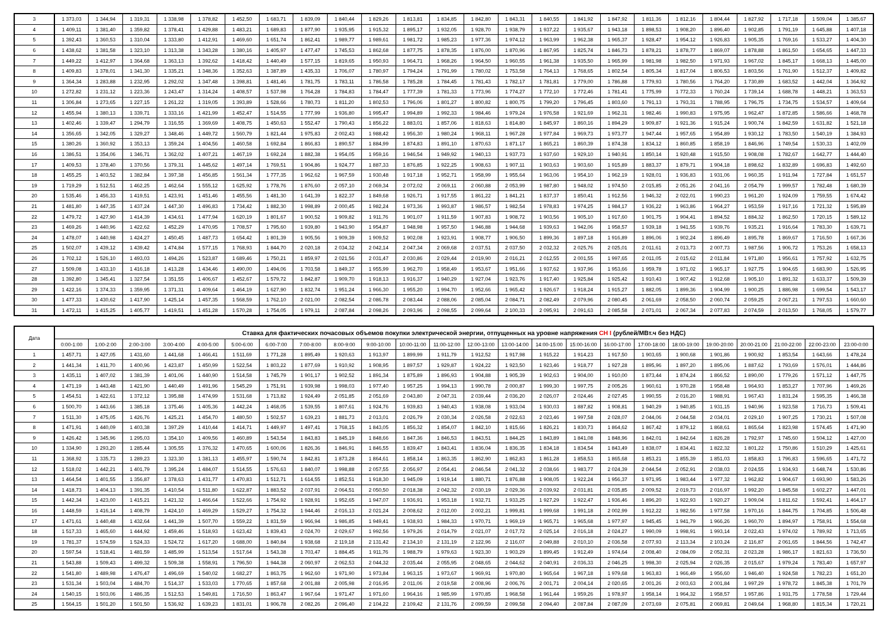| 3 | 1 373,03 | 1 344,94 | 1 319,31 | 1 338,98 | 1 378,82 | 1 452,50 | 1 683,71 | 1 839,09 | 1 840,44 | 1 829,26 | 1 813,81 | 1 834,85 | 1 842,80 | 1 843,31 | 1 840,55 | 1 841,92 | 1 847,92 | 1 811,36 | 1 812,16 | 1 804,44 | 1 827,92 | 1 717,18 | 1 509,04 | 1 385,67 |
| 4 | 1 409,11 | 1 381,40 | 1 359,82 | 1 378,41 | 1 429,88 | 1 483,21 | 1 689,83 | 1 877,90 | 1 935,95 | 1 915,32 | 1 895,17 | 1 932,05 | 1 928,70 | 1 938,79 | 1 937,22 | 1 935,67 | 1 943,18 | 1 898,53 | 1 908,20 | 1 896,40 | 1 902,85 | 1 791,19 | 1 645,88 | 1 407,18 |
| 5 | 1 392,43 | 1 360,53 | 1 310,04 | 1 333,80 | 1 412,91 | 1 469,60 | 1 651,74 | 1 862,41 | 1 989,77 | 1 989,61 | 1 981,72 | 1 985,23 | 1 977,36 | 1 974,12 | 1 963,99 | 1 962,38 | 1 965,37 | 1 928,47 | 1 954,12 | 1 926,83 | 1 905,35 | 1 769,16 | 1 533,27 | 1 404,30 |
| 6 | 1 438,62 | 1 381,58 | 1 323,10 | 1 313,38 | 1 343,28 | 1 380,16 | 1 405,97 | 1 477,47 | 1 745,53 | 1 862,68 | 1 877,75 | 1 878,35 | 1 876,00 | 1 870,96 | 1 867,95 | 1 825,74 | 1 846,73 | 1 878,21 | 1 878,77 | 1 869,07 | 1 878,88 | 1 861,50 | 1 654,65 | 1 447,33 |
| 7 | 1 449,22 | 1 412,97 | 1 364,68 | 1 363,13 | 1 392,62 | 1 418,42 | 1 440,49 | 1 577,15 | 1 819,65 | 1 950,93 | 1 964,71 | 1 968,26 | 1 964,50 | 1 960,55 | 1 961,38 | 1 935,50 | 1 965,99 | 1 981,98 | 1 982,50 | 1 971,93 | 1 967,02 | 1 845,17 | 1 668,13 | 1 445,00 |
| 8 | 1 409,83 | 1 378,01 | 1 341,30 | 1 335,21 | 1 348,36 | 1 352,63 | 1 387,89 | 1 435,33 | 1 706,07 | 1 780,97 | 1 794,24 | 1 791,99 | 1 780,02 | 1 753,58 | 1 764,13 | 1 768,65 | 1 802,54 | 1 805,34 | 1 817,04 | 1 806,53 | 1 803,56 | 1 761,90 | 1 512,37 | 1 409,82 |
| 9 | 1 364,34 | 1 283,88 | 1 232,95 | 1 292,02 | 1 347,48 | 1 398,81 | 1 481,46 | 1 781,75 | 1 783,11 | 1 786,58 | 1 785,28 | 1 784,45 | 1 781,43 | 1 782,17 | 1 781,81 | 1 779,00 | 1 786,88 | 1 779,93 | 1 780,56 | 1 764,20 | 1 730,89 | 1 683,52 | 1 442,04 | 1 364,92 |
| 10 | 1 272,82 | 1 231,12 | 1 223,36 | 1 243,47 | 1 314,24 | 1 408,57 | 1 537,98 | 1 764,28 | 1 784,83 | 1 784,47 | 1 777,39 | 1 781,33 | 1 773,96 | 1 774,27 | 1 772,10 | 1 772,46 | 1 781,41 | 1 775,99 | 1 772,33 | 1 760,24 | 1 739,14 | 1 688,78 | 1 448,21 | 1 363,53 |
| 11 | 1 306,84 | 1 273,65 | 1 227,15 | 1 261,22 | 1 319,05 | 1 393,89 | 1 528,66 | 1 780,73 | 1 811,20 | 1 802,53 | 1 796,06 | 1 801,27 | 1 800,82 | 1 800,75 | 1 799,20 | 1 796,45 | 1 803,60 | 1 791,13 | 1 793,31 | 1 788,95 | 1 796,75 | 1 734,75 | 1 534,57 | 1 409,64 |
| 12 | 1 455,94 | 1 380,13 | 1 339,71 | 1 333,16 | 1 421,99 | 1 452,47 | 1 514,55 | 1 777,99 | 1 936,80 | 1 995,47 | 1 994,89 | 1 992,33 | 1 984,46 | 1 979,24 | 1 976,58 | 1 921,69 | 1 962,31 | 1 982,46 | 1 990,83 | 1 975,95 | 1 962,47 | 1 872,85 | 1 586,66 | 1 468,78 |
| 13 | 1 402,46 | 1 339,47 | 1 294,79 | 1 316,55 | 1 369,69 | 1 408,75 | 1 450,63 | 1 552,47 | 1 790,43 | 1 856,22 | 1 883,01 | 1 857,06 | 1 818,63 | 1 814,80 | 1 845,97 | 1 860,16 | 1 894,29 | 1 909,87 | 1 921,36 | 1 915,24 | 1 900,74 | 1 842,59 | 1 631,82 | 1 521,18 |
| 14 | 1 356,65 | 1 342,05 | 1 329,27 | 1 348,46 | 1 449,72 | 1 560,79 | 1 821,44 | 1 975,83 | 2 002,43 | 1 988,42 | 1 956,30 | 1 980,24 | 1 968,11 | 1 967,28 | 1 977,84 | 1 969,73 | 1 973,77 | 1 947,44 | 1 957,65 | 1 954,89 | 1 930,12 | 1 783,50 | 1 540,19 | 1 384,93 |
| 15 | 1 380,26 | 1 360,92 | 1 353,13 | 1 359,24 | 1 404,56 | 1 460,58 | 1 692,84 | 1 866,83 | 1 890,57 | 1 884,99 | 1 874,83 | 1 891,10 | 1 870,63 | 1 871,17 | 1 865,21 | 1 860,39 | 1 874,38 | 1 834,12 | 1 860,85 | 1 858,19 | 1 846,96 | 1 749,54 | 1 530,33 | 1 402,09 |
| 16 | 1 386,51 | 1 354,06 | 1 346,71 | 1 362,02 | 1 407,21 | 1 467,19 | 1 692,24 | 1 882,38 | 1 954,05 | 1 959,16 | 1 946,54 | 1 949,92 | 1 940,13 | 1 937,73 | 1 937,60 | 1 929,10 | 1 940,91 | 1 850,14 | 1 920,48 | 1 915,50 | 1 908,08 | 1 782,67 | 1 642,77 | 1 444,40 |
| 17 | 1 409,53 | 1 378,40 | 1 370,56 | 1 379,31 | 1 445,62 | 1 497,14 | 1 769,51 | 1 904,86 | 1 924,77 | 1 887,33 | 1 876,85 | 1 922,25 | 1 908,63 | 1 907,11 | 1 903,63 | 1 903,60 | 1 915,89 | 1 883,37 | 1 879,71 | 1 904,18 | 1 898,62 | 1 832,89 | 1 696,83 | 1 492,60 |
| 18 | 1 455,25 | 1 403,52 | 1 382,84 | 1 397,38 | 1 456,85 | 1 561,34 | 1 777,35 | 1 962,62 | 1 967,59 | 1 930,48 | 1 917,18 | 1 952,71 | 1 958,99 | 1 955,64 | 1 963,06 | 1 954,10 | 1 962,19 | 1 928,01 | 1 936,83 | 1 931,06 | 1 960,35 | 1 911,94 | 1 727,84 | 1 651,57 |
| 19 | 1 719,29 | 1 512,51 | 1 462,25 | 1 462,64 | 1 555,12 | 1 625,92 | 1 778,76 | 1 876,60 | 2 057,10 | 2 069,34 | 2 072,02 | 2 069,11 | 2 060,88 | 2 053,99 | 1 987,80 | 1 948,02 | 1 974,50 | 2 015,85 | 2 051,26 | 2 041,16 | 2 054,79 | 1 999,57 | 1 782,48 | 1 680,39 |
| 20 | 1 535,46 | 1 456,33 | 1 419,51 | 1 423,91 | 1 451,46 | 1 455,56 | 1 481,30 | 1 641,39 | 1 822,37 | 1 849,68 | 1 926,71 | 1 917,55 | 1 861,22 | 1 841,21 | 1 837,37 | 1 850,41 | 1 912,56 | 1 946,32 | 2 022,01 | 1 990,23 | 1 961,20 | 1 924,09 | 1 759,55 | 1 674,42 |
| 21 | 1 481,80 | 1 447,35 | 1 437,24 | 1 447,30 | 1 496,83 | 1 734,42 | 1 882,30 | 1 998,89 | 2 000,45 | 1 982,24 | 1 973,36 | 1 993,87 | 1 986,57 | 1 982,54 | 1 978,83 | 1 974,25 | 1 984,17 | 1 936,22 | 1 963,86 | 1 964,27 | 1 953,59 | 1 917,16 | 1 721,32 | 1 595,89 |
| 22 | 1 479,72 | 1 427,90 | 1 414,39 | 1 434,61 | 1 477,94 | 1 620,19 | 1 801,67 | 1 900,52 | 1 909,82 | 1 911,76 | 1 901,07 | 1 911,59 | 1 907,83 | 1 908,72 | 1 903,56 | 1 905,10 | 1 917,60 | 1 901,75 | 1 904,41 | 1 894,52 | 1 884,32 | 1 862,50 | 1 720,15 | 1 589,12 |
| 23 | 1 469,26 | 1 440,96 | 1 422,62 | 1 452,29 | 1 470,95 | 1 708,57 | 1 795,60 | 1 939,80 | 1 943,90 | 1 954,87 | 1 948,98 | 1 957,50 | 1 946,88 | 1 944,68 | 1 939,63 | 1 942,06 | 1 958,57 | 1 939,18 | 1 941,55 | 1 939,76 | 1 935,21 | 1 916,64 | 1 783,30 | 1 639,71 |
| 24 | 1 478,07 | 1 440,98 | 1 424,27 | 1 450,45 | 1 487,73 | 1 654,42 | 1 801,39 | 1 905,56 | 1 909,39 | 1 909,52 | 1 902,08 | 1 923,91 | 1 908,77 | 1 906,50 | 1 899,36 | 1 897,18 | 1 916,89 | 1 896,06 | 1 902,24 | 1 896,49 | 1 895,78 | 1 869,67 | 1 716,50 | 1 667,36 |
| 25 | 1 502,07 | 1 439,12 | 1 439,42 | 1 474,84 | 1 577,15 | 1 768,93 | 1 844,70 | 2 020,18 | 2 034,32 | 2 042,14 | 2 047,34 | 2 069,68 | 2 037,51 | 2 037,50 | 2 032,32 | 2 025,76 | 2 025,01 | 2 011,61 | 2 013,73 | 2 007,73 | 1 987,56 | 1 906,72 | 1 753,26 | 1 658,13 |
| 26 | 1 702,12 | 1 526,10 | 1 493,03 | 1 494,26 | 1 523,87 | 1 689,46 | 1 750,21 | 1 859,97 | 2 021,56 | 2 031,47 | 2 030,86 | 2 029,44 | 2 019,90 | 2 016,21 | 2 012,55 | 2 001,55 | 1 997,65 | 2 011,05 | 2 015,62 | 2 011,84 | 1 971,80 | 1 956,61 | 1 757,92 | 1 632,75 |
| 27 | 1 509,08 | 1 433,10 | 1 416,18 | 1 413,28 | 1 434,46 | 1 490,00 | 1 494,06 | 1 703,58 | 1 849,37 | 1 955,99 | 1 962,70 | 1 958,49 | 1 953,67 | 1 951,66 | 1 937,62 | 1 937,96 | 1 953,66 | 1 959,78 | 1 971,02 | 1 965,17 | 1 927,75 | 1 904,65 | 1 683,90 | 1 526,95 |
| 28 | 1 392,80 | 1 345,41 | 1 327,54 | 1 351,55 | 1 406,67 | 1 452,67 | 1 579,72 | 1 842,87 | 1 909,70 | 1 918,13 | 1 916,37 | 1 940,29 | 1 927,04 | 1 923,76 | 1 917,40 | 1 925,84 | 1 925,42 | 1 910,43 | 1 907,42 | 1 912,68 | 1 905,10 | 1 891,32 | 1 633,37 | 1 509,39 |
| 29 | 1 422,16 | 1 374,33 | 1 359,95 | 1 371,31 | 1 409,64 | 1 464,19 | 1 627,90 | 1 832,74 | 1 951,24 | 1 966,30 | 1 955,20 | 1 994,70 | 1 952,66 | 1 965,42 | 1 926,67 | 1 918,24 | 1 915,27 | 1 882,05 | 1 899,36 | 1 904,99 | 1 900,25 | 1 886,98 | 1 699,54 | 1 543,17 |
| 30 | 1 477,33 | 1 430,62 | 1 417,90 | 1 425,14 | 1 457,35 | 1 568,59 | 1 762,10 | 2 021,00 | 2 082,54 | 2 086,78 | 2 083,44 | 2 088,06 | 2 085,04 | 2 084,71 | 2 082,49 | 2 079,96 | 2 080,45 | 2 061,69 | 2 058,50 | 2 060,74 | 2 059,25 | 2 067,21 | 1 797,53 | 1 660,60 |
| 31 | 1 472,11 | 1 415,25 | 1 405,77 | 1 419,51 | 1 451,28 | 1 570,28 | 1 754,05 | 1 979,11 | 2 087,84 | 2 098,26 | 2 093,96 | 2 098,55 | 2 099,64 | 2 100,33 | 2 095,91 | 2 091,63 | 2 085,58 | 2 071,01 | 2 067,34 | 2 077,83 | 2 074,59 | 2 013,50 | 1 768,05 | 1 579,77 |
| Дата | Ставка для фактических почасовых объемов покупки электрической энергии, отпущенных на уровне напряжения СН I (рублей/МВт.ч без НДС) | | | | | | | | | | | | | | | | | | | | | | | |
| --- | --- | --- | --- | --- | --- | --- | --- | --- | --- | --- | --- | --- | --- | --- | --- | --- | --- | --- | --- | --- | --- | --- | --- | --- |
| | 0:00-1:00 | 1:00-2:00 | 2:00-3:00 | 3:00-4:00 | 4:00-5:00 | 5:00-6:00 | 6:00-7:00 | 7:00-8:00 | 8:00-9:00 | 9:00-10:00 | 10:00-11:00 | 11:00-12:00 | 12:00-13:00 | 13:00-14:00 | 14:00-15:00 | 15:00-16:00 | 16:00-17:00 | 17:00-18:00 | 18:00-19:00 | 19:00-20:00 | 20:00-21:00 | 21:00-22:00 | 22:00-23:00 | 23:00-0:00 |
| 1 | 1 457,71 | 1 427,05 | 1 431,60 | 1 441,68 | 1 466,41 | 1 511,69 | 1 771,28 | 1 895,49 | 1 920,63 | 1 913,97 | 1 899,99 | 1 911,79 | 1 912,52 | 1 917,98 | 1 915,22 | 1 914,23 | 1 917,50 | 1 903,65 | 1 900,68 | 1 901,86 | 1 900,92 | 1 853,54 | 1 643,66 | 1 478,24 |
| 2 | 1 441,34 | 1 411,70 | 1 400,96 | 1 423,87 | 1 450,99 | 1 522,54 | 1 803,22 | 1 877,69 | 1 910,92 | 1 908,95 | 1 897,57 | 1 929,87 | 1 924,22 | 1 923,50 | 1 923,46 | 1 918,77 | 1 927,28 | 1 895,96 | 1 897,20 | 1 895,06 | 1 887,62 | 1 793,69 | 1 576,01 | 1 444,86 |
| 3 | 1 435,11 | 1 407,02 | 1 381,39 | 1 401,06 | 1 440,90 | 1 514,58 | 1 745,79 | 1 901,17 | 1 902,52 | 1 891,34 | 1 875,89 | 1 896,93 | 1 904,88 | 1 905,39 | 1 902,63 | 1 904,00 | 1 910,00 | 1 873,44 | 1 874,24 | 1 866,52 | 1 890,00 | 1 779,26 | 1 571,12 | 1 447,75 |
| 4 | 1 471,19 | 1 443,48 | 1 421,90 | 1 440,49 | 1 491,96 | 1 545,29 | 1 751,91 | 1 939,98 | 1 998,03 | 1 977,40 | 1 957,25 | 1 994,13 | 1 990,78 | 2 000,87 | 1 999,30 | 1 997,75 | 2 005,26 | 1 960,61 | 1 970,28 | 1 958,48 | 1 964,93 | 1 853,27 | 1 707,96 | 1 469,26 |
| 5 | 1 454,51 | 1 422,61 | 1 372,12 | 1 395,88 | 1 474,99 | 1 531,68 | 1 713,82 | 1 924,49 | 2 051,85 | 2 051,69 | 2 043,80 | 2 047,31 | 2 039,44 | 2 036,20 | 2 026,07 | 2 024,46 | 2 027,45 | 1 990,55 | 2 016,20 | 1 988,91 | 1 967,43 | 1 831,24 | 1 595,35 | 1 466,38 |
| 6 | 1 500,70 | 1 443,66 | 1 385,18 | 1 375,46 | 1 405,36 | 1 442,24 | 1 468,05 | 1 539,55 | 1 807,61 | 1 924,76 | 1 939,83 | 1 940,43 | 1 938,08 | 1 933,04 | 1 930,03 | 1 887,82 | 1 908,81 | 1 940,29 | 1 940,85 | 1 931,15 | 1 940,96 | 1 923,58 | 1 716,73 | 1 509,41 |
| 7 | 1 511,30 | 1 475,05 | 1 426,76 | 1 425,21 | 1 454,70 | 1 480,50 | 1 502,57 | 1 639,23 | 1 881,73 | 2 013,01 | 2 026,79 | 2 030,34 | 2 026,58 | 2 022,63 | 2 023,46 | 1 997,58 | 2 028,07 | 2 044,06 | 2 044,58 | 2 034,01 | 2 029,10 | 1 907,25 | 1 730,21 | 1 507,08 |
| 8 | 1 471,91 | 1 440,09 | 1 403,38 | 1 397,29 | 1 410,44 | 1 414,71 | 1 449,97 | 1 497,41 | 1 768,15 | 1 843,05 | 1 856,32 | 1 854,07 | 1 842,10 | 1 815,66 | 1 826,21 | 1 830,73 | 1 864,62 | 1 867,42 | 1 879,12 | 1 868,61 | 1 865,64 | 1 823,98 | 1 574,45 | 1 471,90 |
| 9 | 1 426,42 | 1 345,96 | 1 295,03 | 1 354,10 | 1 409,56 | 1 460,89 | 1 543,54 | 1 843,83 | 1 845,19 | 1 848,66 | 1 847,36 | 1 846,53 | 1 843,51 | 1 844,25 | 1 843,89 | 1 841,08 | 1 848,96 | 1 842,01 | 1 842,64 | 1 826,28 | 1 792,97 | 1 745,60 | 1 504,12 | 1 427,00 |
| 10 | 1 334,90 | 1 293,20 | 1 285,44 | 1 305,55 | 1 376,32 | 1 470,65 | 1 600,06 | 1 826,36 | 1 846,91 | 1 846,55 | 1 839,47 | 1 843,41 | 1 836,04 | 1 836,35 | 1 834,18 | 1 834,54 | 1 843,49 | 1 838,07 | 1 834,41 | 1 822,32 | 1 801,22 | 1 750,86 | 1 510,29 | 1 425,61 |
| 11 | 1 368,92 | 1 335,73 | 1 289,23 | 1 323,30 | 1 381,13 | 1 455,97 | 1 590,74 | 1 842,81 | 1 873,28 | 1 864,61 | 1 858,14 | 1 863,35 | 1 862,90 | 1 862,83 | 1 861,28 | 1 858,53 | 1 865,68 | 1 853,21 | 1 855,39 | 1 851,03 | 1 858,83 | 1 796,83 | 1 596,65 | 1 471,72 |
| 12 | 1 518,02 | 1 442,21 | 1 401,79 | 1 395,24 | 1 484,07 | 1 514,55 | 1 576,63 | 1 840,07 | 1 998,88 | 2 057,55 | 2 056,97 | 2 054,41 | 2 046,54 | 2 041,32 | 2 038,66 | 1 983,77 | 2 024,39 | 2 044,54 | 2 052,91 | 2 038,03 | 2 024,55 | 1 934,93 | 1 648,74 | 1 530,86 |
| 13 | 1 464,54 | 1 401,55 | 1 356,87 | 1 378,63 | 1 431,77 | 1 470,83 | 1 512,71 | 1 614,55 | 1 852,51 | 1 918,30 | 1 945,09 | 1 919,14 | 1 880,71 | 1 876,88 | 1 908,05 | 1 922,24 | 1 956,37 | 1 971,95 | 1 983,44 | 1 977,32 | 1 962,82 | 1 904,67 | 1 693,90 | 1 583,26 |
| 14 | 1 418,73 | 1 404,13 | 1 391,35 | 1 410,54 | 1 511,80 | 1 622,87 | 1 883,52 | 2 037,91 | 2 064,51 | 2 050,50 | 2 018,38 | 2 042,32 | 2 030,19 | 2 029,36 | 2 039,92 | 2 031,81 | 2 035,85 | 2 009,52 | 2 019,73 | 2 016,97 | 1 992,20 | 1 845,58 | 1 602,27 | 1 447,01 |
| 15 | 1 442,34 | 1 423,00 | 1 415,21 | 1 421,32 | 1 466,64 | 1 522,66 | 1 754,92 | 1 928,91 | 1 952,65 | 1 947,07 | 1 936,91 | 1 953,18 | 1 932,71 | 1 933,25 | 1 927,29 | 1 922,47 | 1 936,46 | 1 896,20 | 1 922,93 | 1 920,27 | 1 909,04 | 1 811,62 | 1 592,41 | 1 464,17 |
| 16 | 1 448,59 | 1 416,14 | 1 408,79 | 1 424,10 | 1 469,29 | 1 529,27 | 1 754,32 | 1 944,46 | 2 016,13 | 2 021,24 | 2 008,62 | 2 012,00 | 2 002,21 | 1 999,81 | 1 999,68 | 1 991,18 | 2 002,99 | 1 912,22 | 1 982,56 | 1 977,58 | 1 970,16 | 1 844,75 | 1 704,85 | 1 506,48 |
| 17 | 1 471,61 | 1 440,48 | 1 432,64 | 1 441,39 | 1 507,70 | 1 559,22 | 1 831,59 | 1 966,94 | 1 986,85 | 1 949,41 | 1 938,93 | 1 984,33 | 1 970,71 | 1 969,19 | 1 965,71 | 1 965,68 | 1 977,97 | 1 945,45 | 1 941,79 | 1 966,26 | 1 960,70 | 1 894,97 | 1 758,91 | 1 554,68 |
| 18 | 1 517,33 | 1 465,60 | 1 444,92 | 1 459,46 | 1 518,93 | 1 623,42 | 1 839,43 | 2 024,70 | 2 029,67 | 1 992,56 | 1 979,26 | 2 014,79 | 2 021,07 | 2 017,72 | 2 025,14 | 2 016,18 | 2 024,27 | 1 990,09 | 1 998,91 | 1 993,14 | 2 022,43 | 1 974,02 | 1 789,92 | 1 713,65 |
| 19 | 1 781,37 | 1 574,59 | 1 524,33 | 1 524,72 | 1 617,20 | 1 688,00 | 1 840,84 | 1 938,68 | 2 119,18 | 2 131,42 | 2 134,10 | 2 131,19 | 2 122,96 | 2 116,07 | 2 049,88 | 2 010,10 | 2 036,58 | 2 077,93 | 2 113,34 | 2 103,24 | 2 116,87 | 2 061,65 | 1 844,56 | 1 742,47 |
| 20 | 1 597,54 | 1 518,41 | 1 481,59 | 1 485,99 | 1 513,54 | 1 517,64 | 1 543,38 | 1 703,47 | 1 884,45 | 1 911,76 | 1 988,79 | 1 979,63 | 1 923,30 | 1 903,29 | 1 899,45 | 1 912,49 | 1 974,64 | 2 008,40 | 2 084,09 | 2 052,31 | 2 023,28 | 1 986,17 | 1 821,63 | 1 736,50 |
| 21 | 1 543,88 | 1 509,43 | 1 499,32 | 1 509,38 | 1 558,91 | 1 796,50 | 1 944,38 | 2 060,97 | 2 062,53 | 2 044,32 | 2 035,44 | 2 055,95 | 2 048,65 | 2 044,62 | 2 040,91 | 2 036,33 | 2 046,25 | 1 998,30 | 2 025,94 | 2 026,35 | 2 015,67 | 1 979,24 | 1 783,40 | 1 657,97 |
| 22 | 1 541,80 | 1 489,98 | 1 476,47 | 1 496,69 | 1 540,02 | 1 682,27 | 1 863,75 | 1 962,60 | 1 971,90 | 1 973,84 | 1 963,15 | 1 973,67 | 1 969,91 | 1 970,80 | 1 965,64 | 1 967,18 | 1 979,68 | 1 963,83 | 1 966,49 | 1 956,60 | 1 946,40 | 1 924,58 | 1 782,23 | 1 651,20 |
| 23 | 1 531,34 | 1 503,04 | 1 484,70 | 1 514,37 | 1 533,03 | 1 770,65 | 1 857,68 | 2 001,88 | 2 005,98 | 2 016,95 | 2 011,06 | 2 019,58 | 2 008,96 | 2 006,76 | 2 001,71 | 2 004,14 | 2 020,65 | 2 001,26 | 2 003,63 | 2 001,84 | 1 997,29 | 1 978,72 | 1 845,38 | 1 701,79 |
| 24 | 1 540,15 | 1 503,06 | 1 486,35 | 1 512,53 | 1 549,81 | 1 716,50 | 1 863,47 | 1 967,64 | 1 971,47 | 1 971,60 | 1 964,16 | 1 985,99 | 1 970,85 | 1 968,58 | 1 961,44 | 1 959,26 | 1 978,97 | 1 958,14 | 1 964,32 | 1 958,57 | 1 957,86 | 1 931,75 | 1 778,58 | 1 729,44 |
| 25 | 1 564,15 | 1 501,20 | 1 501,50 | 1 536,92 | 1 639,23 | 1 831,01 | 1 906,78 | 2 082,26 | 2 096,40 | 2 104,22 | 2 109,42 | 2 131,76 | 2 099,59 | 2 099,58 | 2 094,40 | 2 087,84 | 2 087,09 | 2 073,69 | 2 075,81 | 2 069,81 | 2 049,64 | 1 968,80 | 1 815,34 | 1 720,21 |